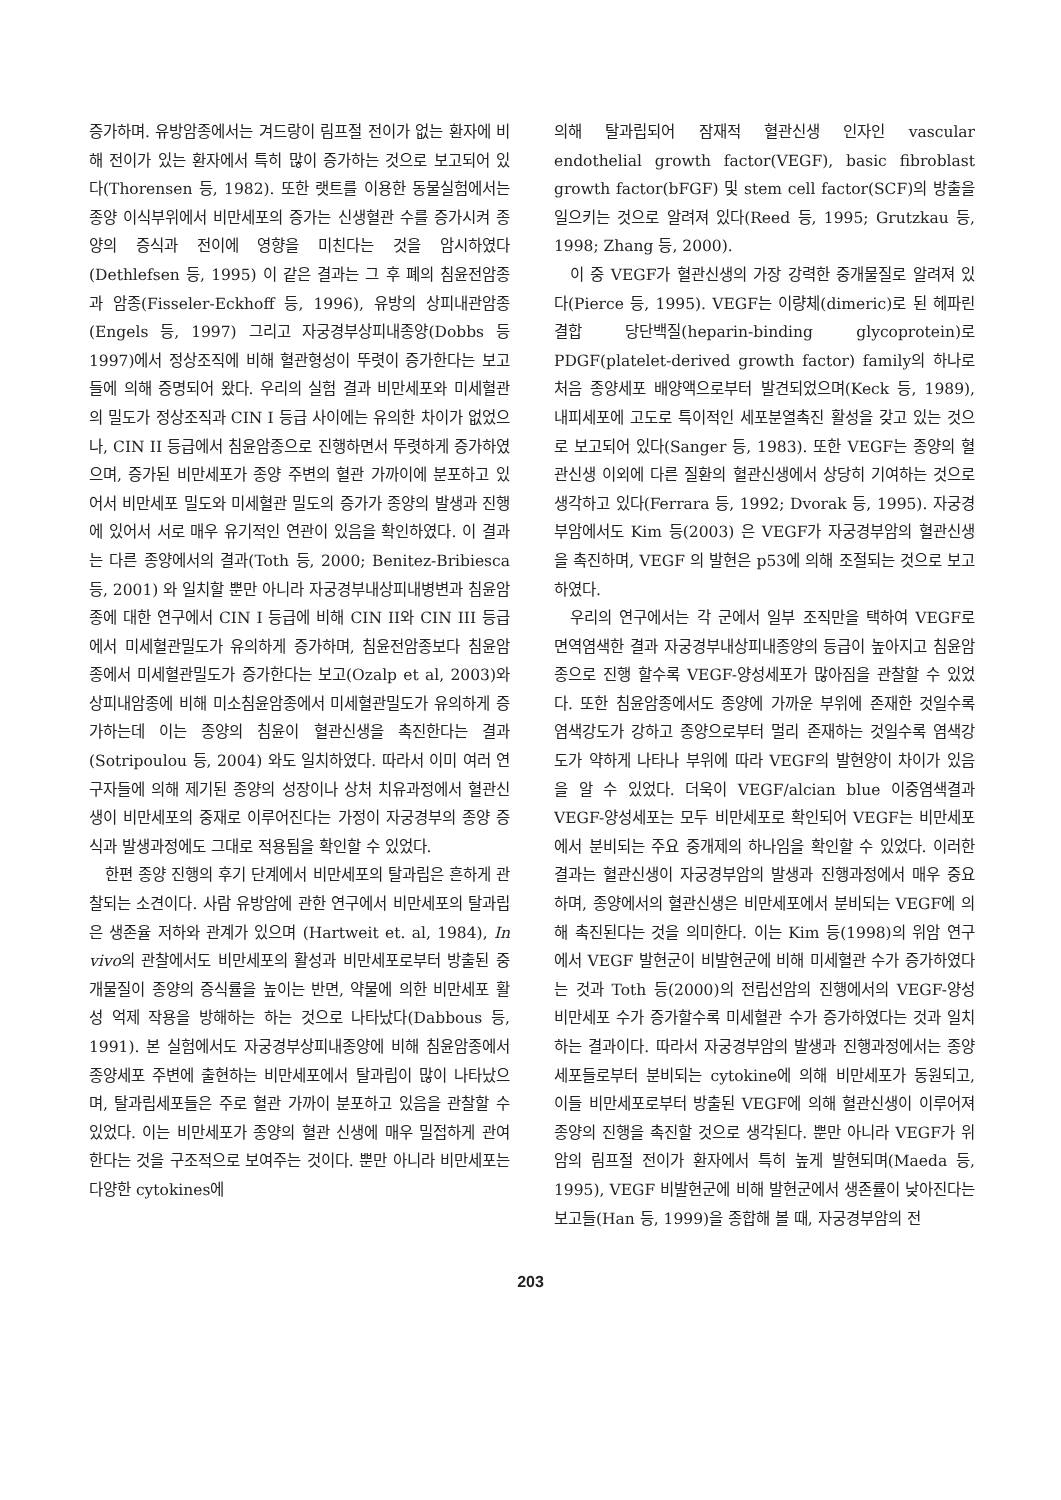증가하며. 유방암종에서는 겨드랑이 림프절 전이가 없는 환자에 비해 전이가 있는 환자에서 특히 많이 증가하는 것으로 보고되어 있다(Thorensen 등, 1982). 또한 랫트를 이용한 동물실험에서는 종양 이식부위에서 비만세포의 증가는 신생혈관 수를 증가시켜 종양의 증식과 전이에 영향을 미친다는 것을 암시하였다(Dethlefsen 등, 1995) 이 같은 결과는 그 후 폐의 침윤전암종과 암종(Fisseler-Eckhoff 등, 1996), 유방의 상피내관암종(Engels 등, 1997) 그리고 자궁경부상피내종양(Dobbs 등 1997)에서 정상조직에 비해 혈관형성이 뚜렷이 증가한다는 보고들에 의해 증명되어 왔다. 우리의 실험 결과 비만세포와 미세혈관의 밀도가 정상조직과 CIN I 등급 사이에는 유의한 차이가 없었으나, CIN II 등급에서 침윤암종으로 진행하면서 뚜렷하게 증가하였으며, 증가된 비만세포가 종양 주변의 혈관 가까이에 분포하고 있어서 비만세포 밀도와 미세혈관 밀도의 증가가 종양의 발생과 진행에 있어서 서로 매우 유기적인 연관이 있음을 확인하였다. 이 결과는 다른 종양에서의 결과(Toth 등, 2000; Benitez-Bribiesca 등, 2001) 와 일치할 뿐만 아니라 자궁경부내상피내병변과 침윤암종에 대한 연구에서 CIN I 등급에 비해 CIN II와 CIN III 등급에서 미세혈관밀도가 유의하게 증가하며, 침윤전암종보다 침윤암종에서 미세혈관밀도가 증가한다는 보고(Ozalp et al, 2003)와 상피내암종에 비해 미소침윤암종에서 미세혈관밀도가 유의하게 증가하는데 이는 종양의 침윤이 혈관신생을 촉진한다는 결과(Sotripoulou 등, 2004) 와도 일치하였다. 따라서 이미 여러 연구자들에 의해 제기된 종양의 성장이나 상처 치유과정에서 혈관신생이 비만세포의 중재로 이루어진다는 가정이 자궁경부의 종양 증식과 발생과정에도 그대로 적용됨을 확인할 수 있었다.
한편 종양 진행의 후기 단계에서 비만세포의 탈과립은 흔하게 관찰되는 소견이다. 사람 유방암에 관한 연구에서 비만세포의 탈과립은 생존율 저하와 관계가 있으며 (Hartweit et. al, 1984), In vivo의 관찰에서도 비만세포의 활성과 비만세포로부터 방출된 중개물질이 종양의 증식률을 높이는 반면, 약물에 의한 비만세포 활성 억제 작용을 방해하는 하는 것으로 나타났다(Dabbous 등, 1991). 본 실험에서도 자궁경부상피내종양에 비해 침윤암종에서 종양세포 주변에 출현하는 비만세포에서 탈과립이 많이 나타났으며, 탈과립세포들은 주로 혈관 가까이 분포하고 있음을 관찰할 수 있었다. 이는 비만세포가 종양의 혈관 신생에 매우 밀접하게 관여한다는 것을 구조적으로 보여주는 것이다. 뿐만 아니라 비만세포는 다양한 cytokines에
의해 탈과립되어 잠재적 혈관신생 인자인 vascular endothelial growth factor(VEGF), basic fibroblast growth factor(bFGF) 및 stem cell factor(SCF)의 방출을 일으키는 것으로 알려져 있다(Reed 등, 1995; Grutzkau 등, 1998; Zhang 등, 2000).
이 중 VEGF가 혈관신생의 가장 강력한 중개물질로 알려져 있다(Pierce 등, 1995). VEGF는 이량체(dimeric)로 된 헤파린 결합 당단백질(heparin-binding glycoprotein)로 PDGF(platelet-derived growth factor) family의 하나로 처음 종양세포 배양액으로부터 발견되었으며(Keck 등, 1989), 내피세포에 고도로 특이적인 세포분열촉진 활성을 갖고 있는 것으로 보고되어 있다(Sanger 등, 1983). 또한 VEGF는 종양의 혈관신생 이외에 다른 질환의 혈관신생에서 상당히 기여하는 것으로 생각하고 있다(Ferrara 등, 1992; Dvorak 등, 1995). 자궁경부암에서도 Kim 등(2003) 은 VEGF가 자궁경부암의 혈관신생을 촉진하며, VEGF 의 발현은 p53에 의해 조절되는 것으로 보고하였다.
우리의 연구에서는 각 군에서 일부 조직만을 택하여 VEGF로 면역염색한 결과 자궁경부내상피내종양의 등급이 높아지고 침윤암종으로 진행 할수록 VEGF-양성세포가 많아짐을 관찰할 수 있었다. 또한 침윤암종에서도 종양에 가까운 부위에 존재한 것일수록 염색강도가 강하고 종양으로부터 멀리 존재하는 것일수록 염색강도가 약하게 나타나 부위에 따라 VEGF의 발현양이 차이가 있음을 알 수 있었다. 더욱이 VEGF/alcian blue 이중염색결과 VEGF-양성세포는 모두 비만세포로 확인되어 VEGF는 비만세포에서 분비되는 주요 중개제의 하나임을 확인할 수 있었다. 이러한 결과는 혈관신생이 자궁경부암의 발생과 진행과정에서 매우 중요하며, 종양에서의 혈관신생은 비만세포에서 분비되는 VEGF에 의해 촉진된다는 것을 의미한다. 이는 Kim 등(1998)의 위암 연구에서 VEGF 발현군이 비발현군에 비해 미세혈관 수가 증가하였다는 것과 Toth 등(2000)의 전립선암의 진행에서의 VEGF-양성 비만세포 수가 증가할수록 미세혈관 수가 증가하였다는 것과 일치하는 결과이다. 따라서 자궁경부암의 발생과 진행과정에서는 종양세포들로부터 분비되는 cytokine에 의해 비만세포가 동원되고, 이들 비만세포로부터 방출된 VEGF에 의해 혈관신생이 이루어져 종양의 진행을 촉진할 것으로 생각된다. 뿐만 아니라 VEGF가 위암의 림프절 전이가 환자에서 특히 높게 발현되며(Maeda 등, 1995), VEGF 비발현군에 비해 발현군에서 생존률이 낮아진다는 보고들(Han 등, 1999)을 종합해 볼 때, 자궁경부암의 전
203